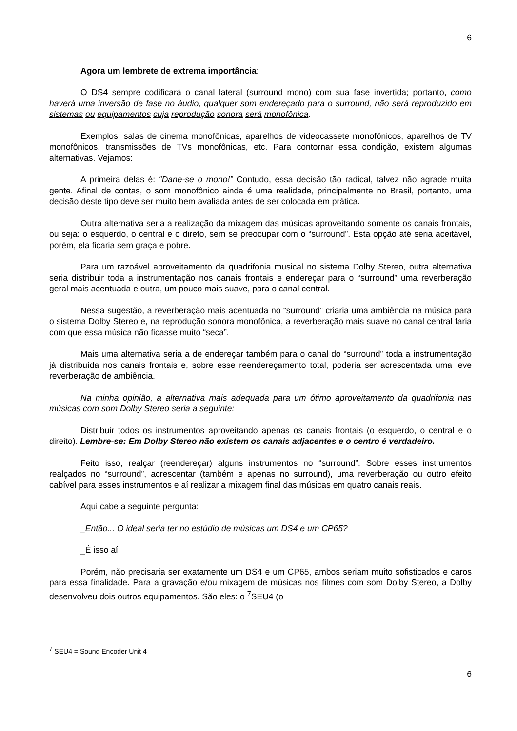6
Agora um lembrete de extrema importância:
O DS4 sempre codificará o canal lateral (surround mono) com sua fase invertida; portanto, como haverá uma inversão de fase no áudio, qualquer som endereçado para o surround, não será reproduzido em sistemas ou equipamentos cuja reprodução sonora será monofônica.
Exemplos: salas de cinema monofônicas, aparelhos de videocassete monofônicos, aparelhos de TV monofônicos, transmissões de TVs monofônicas, etc. Para contornar essa condição, existem algumas alternativas. Vejamos:
A primeira delas é: “Dane-se o mono!” Contudo, essa decisão tão radical, talvez não agrade muita gente. Afinal de contas, o som monofônico ainda é uma realidade, principalmente no Brasil, portanto, uma decisão deste tipo deve ser muito bem avaliada antes de ser colocada em prática.
Outra alternativa seria a realização da mixagem das músicas aproveitando somente os canais frontais, ou seja: o esquerdo, o central e o direto, sem se preocupar com o “surround”. Esta opção até seria aceitável, porém, ela ficaria sem graça e pobre.
Para um razoável aproveitamento da quadrifonia musical no sistema Dolby Stereo, outra alternativa seria distribuir toda a instrumentação nos canais frontais e endereçar para o “surround” uma reverberação geral mais acentuada e outra, um pouco mais suave, para o canal central.
Nessa sugestão, a reverberação mais acentuada no “surround” criaria uma ambiência na música para o sistema Dolby Stereo e, na reprodução sonora monofônica, a reverberação mais suave no canal central faria com que essa música não ficasse muito “seca”.
Mais uma alternativa seria a de endereçar também para o canal do “surround” toda a instrumentação já distribuída nos canais frontais e, sobre esse reendereçamento total, poderia ser acrescentada uma leve reverberação de ambiência.
Na minha opinião, a alternativa mais adequada para um ótimo aproveitamento da quadrifonia nas músicas com som Dolby Stereo seria a seguinte:
Distribuir todos os instrumentos aproveitando apenas os canais frontais (o esquerdo, o central e o direito). Lembre-se: Em Dolby Stereo não existem os canais adjacentes e o centro é verdadeiro.
Feito isso, realçar (reendereçar) alguns instrumentos no “surround”. Sobre esses instrumentos realçados no “surround”, acrescentar (também e apenas no surround), uma reverberação ou outro efeito cabível para esses instrumentos e aí realizar a mixagem final das músicas em quatro canais reais.
Aqui cabe a seguinte pergunta:
_Então... O ideal seria ter no estúdio de músicas um DS4 e um CP65?
_É isso aí!
Porém, não precisaria ser exatamente um DS4 e um CP65, ambos seriam muito sofisticados e caros para essa finalidade. Para a gravação e/ou mixagem de músicas nos filmes com som Dolby Stereo, a Dolby desenvolveu dois outros equipamentos. São eles: o <sup>7</sup>SEU4 (o
<sup>7</sup> SEU4 = Sound Encoder Unit 4
6